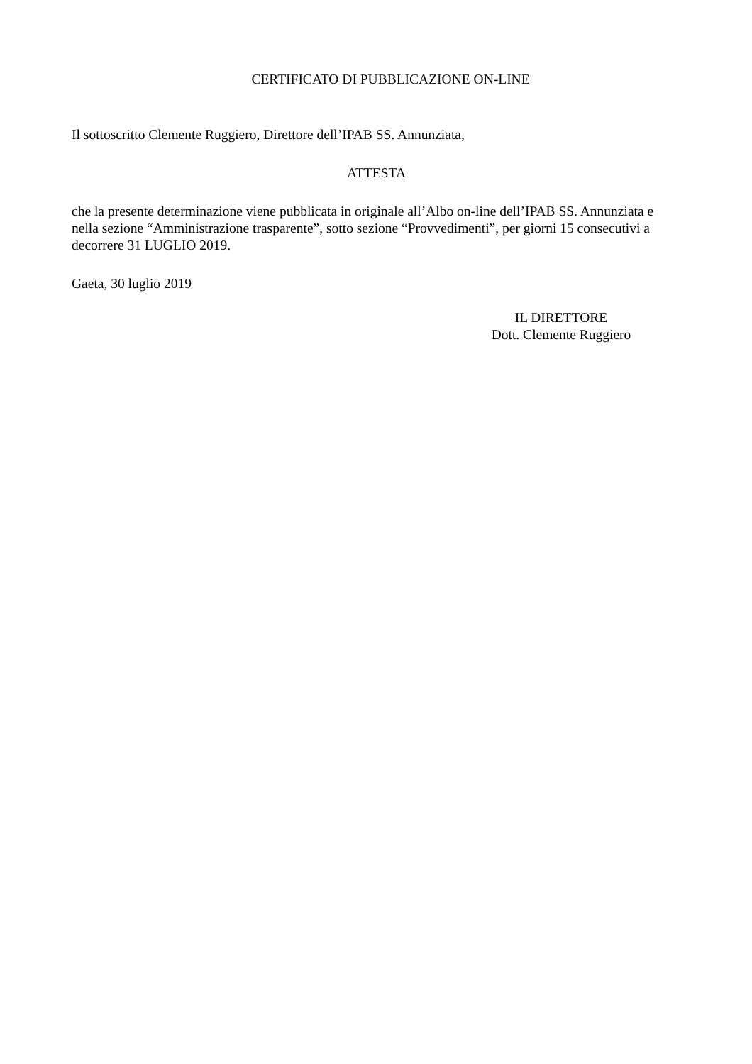CERTIFICATO DI PUBBLICAZIONE ON-LINE
Il sottoscritto Clemente Ruggiero, Direttore dell’IPAB SS. Annunziata,
ATTESTA
che la presente determinazione viene pubblicata in originale all’Albo on-line dell’IPAB SS. Annunziata e nella sezione “Amministrazione trasparente”, sotto sezione “Provvedimenti”, per giorni 15 consecutivi a decorrere 31 LUGLIO 2019.
Gaeta, 30 luglio 2019
IL DIRETTORE
Dott. Clemente Ruggiero